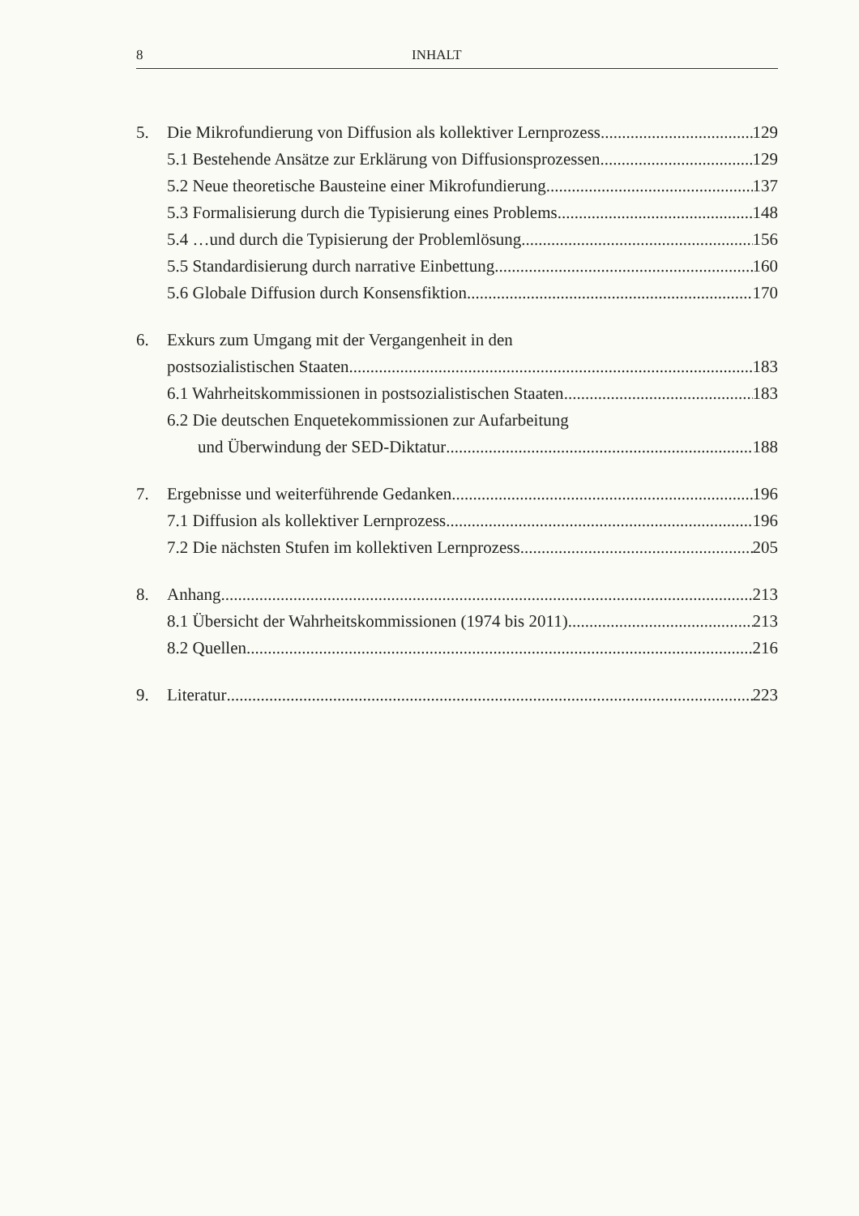8 INHALT
5. Die Mikrofundierung von Diffusion als kollektiver Lernprozess 129
5.1 Bestehende Ansätze zur Erklärung von Diffusionsprozessen 129
5.2 Neue theoretische Bausteine einer Mikrofundierung 137
5.3 Formalisierung durch die Typisierung eines Problems 148
5.4 …und durch die Typisierung der Problemlösung 156
5.5 Standardisierung durch narrative Einbettung 160
5.6 Globale Diffusion durch Konsensfiktion 170
6. Exkurs zum Umgang mit der Vergangenheit in den
postsozialistischen Staaten 183
6.1 Wahrheitskommissionen in postsozialistischen Staaten 183
6.2 Die deutschen Enquetekommissionen zur Aufarbeitung
und Überwindung der SED-Diktatur 188
7. Ergebnisse und weiterführende Gedanken 196
7.1 Diffusion als kollektiver Lernprozess 196
7.2 Die nächsten Stufen im kollektiven Lernprozess 205
8. Anhang 213
8.1 Übersicht der Wahrheitskommissionen (1974 bis 2011) 213
8.2 Quellen 216
9. Literatur 223